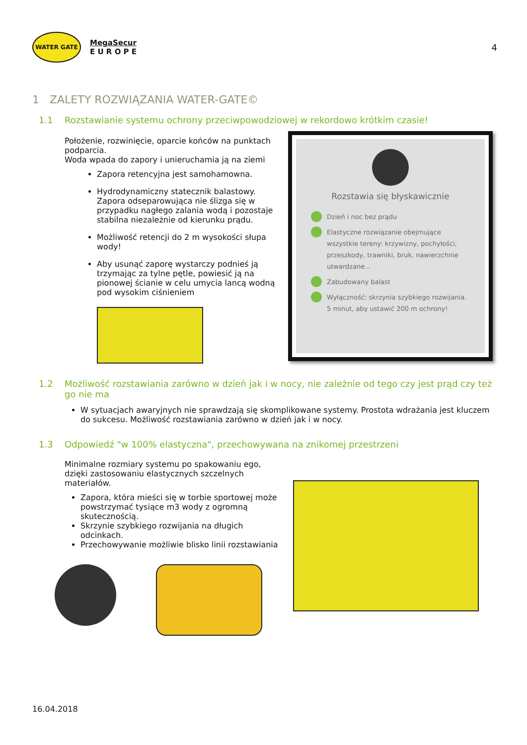WATER GATE
MegaSecur
E U R O P E
4
1 ZALETY ROZWIĄZANIA WATER-GATE©
1.1 Rozstawianie systemu ochrony przeciwpowodziowej w rekordowo krótkim czasie!
Położenie, rozwinięcie, oparcie końców na punktach podparcia.
Woda wpada do zapory i unieruchamia ją na ziemi
Zapora retencyjna jest samohamowna.
Hydrodynamiczny statecznik balastowy. Zapora odseparowująca nie ślizga się w przypadku nagłego zalania wodą i pozostaje stabilna niezależnie od kierunku prądu.
Możliwość retencji do 2 m wysokości słupa wody!
Aby usunąć zaporę wystarczy podnieś ją trzymając za tylne pętle, powiesić ją na pionowej ścianie w celu umycia lancą wodną pod wysokim ciśnieniem
Rozstawia się błyskawicznie
Dzień i noc bez prądu
Elastyczne rozwiązanie obejmujące wszystkie tereny: krzywizny, pochyłości, przeszkody, trawniki, bruk, nawierzchnie utwardzane...
Zabudowany balast
Wyłączność: skrzynia szybkiego rozwijania. 5 minut, aby ustawić 200 m ochrony!
1.2 Możliwość rozstawiania zarówno w dzień jak i w nocy, nie zależnie od tego czy jest prąd czy też go nie ma
W sytuacjach awaryjnych nie sprawdzają się skomplikowane systemy. Prostota wdrażania jest kluczem do sukcesu. Możliwość rozstawiania zarówno w dzień jak i w nocy.
1.3 Odpowiedź "w 100% elastyczna", przechowywana na znikomej przestrzeni
Minimalne rozmiary systemu po spakowaniu ego, dzięki zastosowaniu elastycznych szczelnych materiałów.
Zapora, która mieści się w torbie sportowej może powstrzymać tysiące m3 wody z ogromną skutecznością.
Skrzynie szybkiego rozwijania na długich odcinkach.
Przechowywanie możliwie blisko linii rozstawiania
16.04.2018